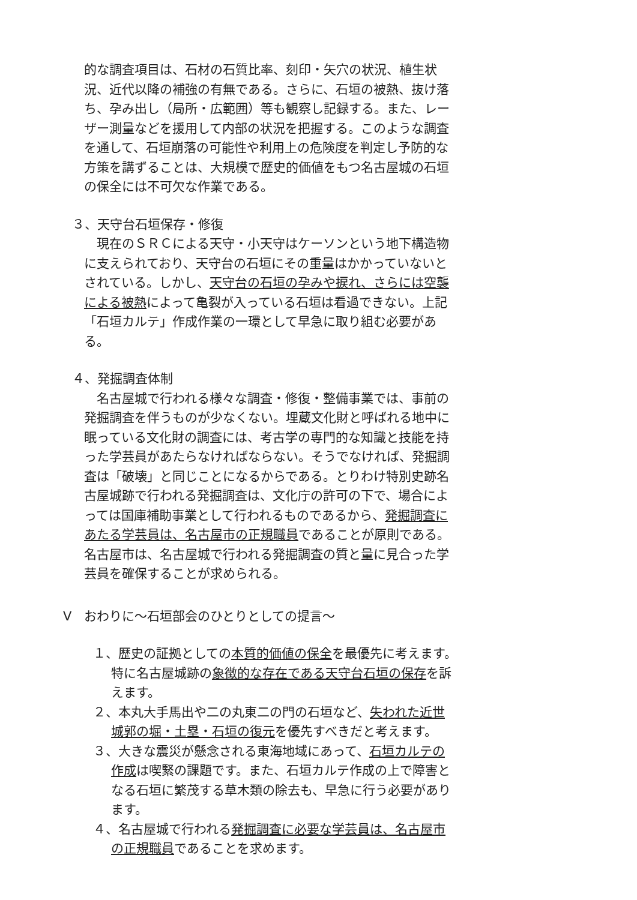的な調査項目は、石材の石質比率、刻印・矢穴の状況、植生状況、近代以降の補強の有無である。さらに、石垣の被熱、抜け落ち、孕み出し（局所・広範囲）等も観察し記録する。また、レーザー測量などを援用して内部の状況を把握する。このような調査を通して、石垣崩落の可能性や利用上の危険度を判定し予防的な方策を講ずることは、大規模で歴史的価値をもつ名古屋城の石垣の保全には不可欠な作業である。
３、天守台石垣保存・修復
　現在のＳＲＣによる天守・小天守はケーソンという地下構造物に支えられており、天守台の石垣にその重量はかかっていないとされている。しかし、天守台の石垣の孕みや捩れ、さらには空襲による被熱によって亀裂が入っている石垣は看過できない。上記「石垣カルテ」作成作業の一環として早急に取り組む必要がある。
４、発掘調査体制
　名古屋城で行われる様々な調査・修復・整備事業では、事前の発掘調査を伴うものが少なくない。埋蔵文化財と呼ばれる地中に眠っている文化財の調査には、考古学の専門的な知識と技能を持った学芸員があたらなければならない。そうでなければ、発掘調査は「破壊」と同じことになるからである。とりわけ特別史跡名古屋城跡で行われる発掘調査は、文化庁の許可の下で、場合によっては国庫補助事業として行われるものであるから、発掘調査にあたる学芸員は、名古屋市の正規職員であることが原則である。名古屋市は、名古屋城で行われる発掘調査の質と量に見合った学芸員を確保することが求められる。
Ⅴ　おわりに～石垣部会のひとりとしての提言～
１、歴史の証拠としての本質的価値の保全を最優先に考えます。特に名古屋城跡の象徴的な存在である天守台石垣の保存を訴えます。
２、本丸大手馬出や二の丸東二の門の石垣など、失われた近世城郭の堀・土塁・石垣の復元を優先すべきだと考えます。
３、大きな震災が懸念される東海地域にあって、石垣カルテの作成は喫緊の課題です。また、石垣カルテ作成の上で障害となる石垣に繁茂する草木類の除去も、早急に行う必要があります。
４、名古屋城で行われる発掘調査に必要な学芸員は、名古屋市の正規職員であることを求めます。